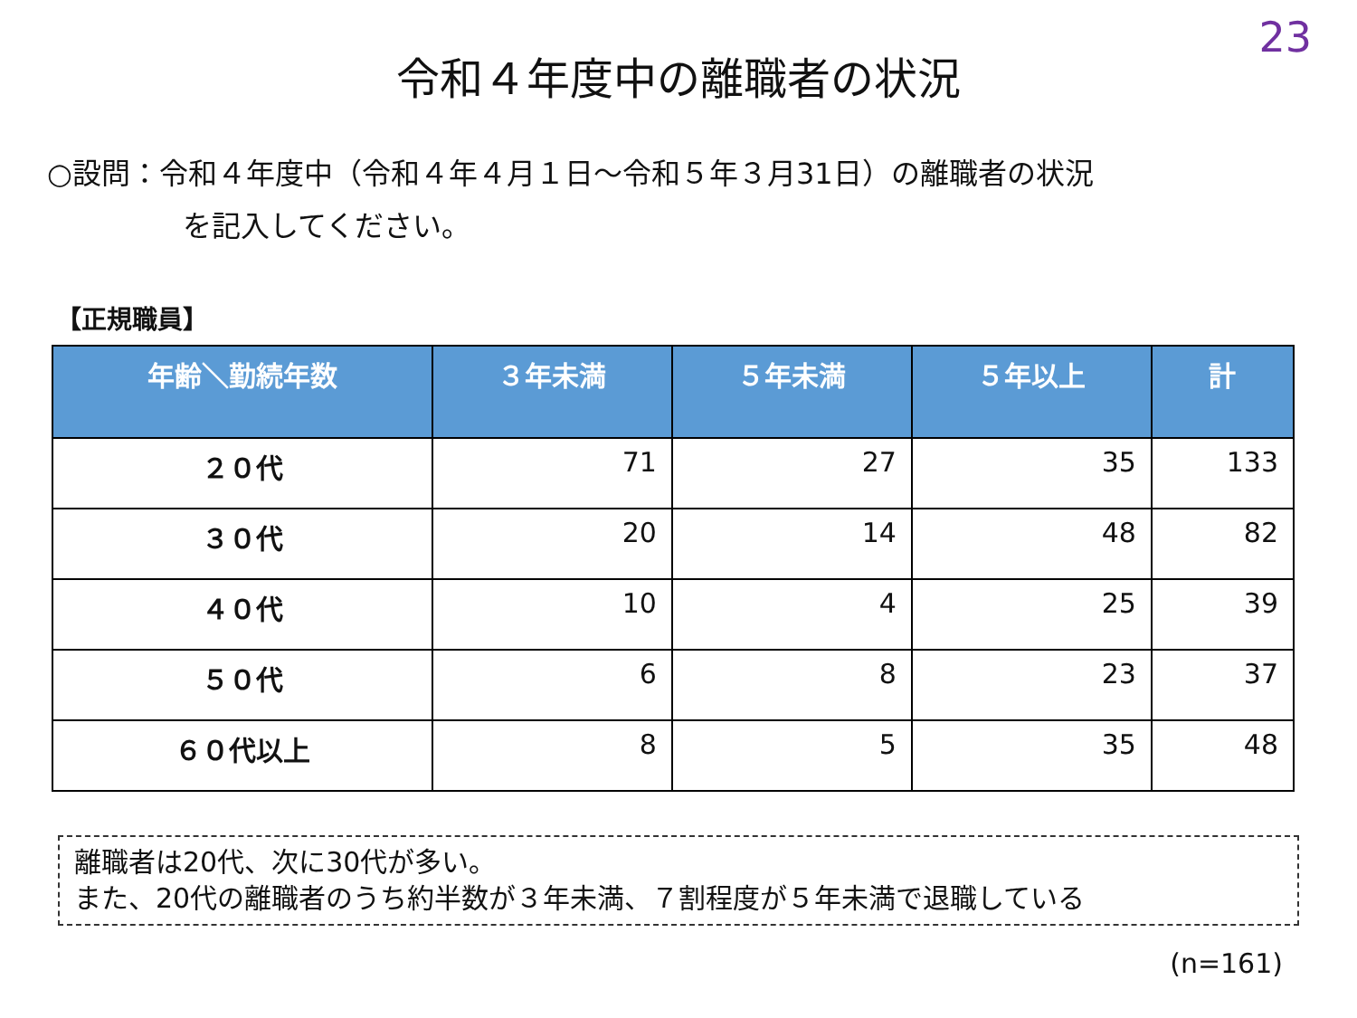23
令和４年度中の離職者の状況
○設問：令和４年度中（令和４年４月１日～令和５年３月31日）の離職者の状況
を記入してください。
【正規職員】
| 年齢＼勤続年数 | ３年未満 | ５年未満 | ５年以上 | 計 |
| --- | --- | --- | --- | --- |
| ２０代 | 71 | 27 | 35 | 133 |
| ３０代 | 20 | 14 | 48 | 82 |
| ４０代 | 10 | 4 | 25 | 39 |
| ５０代 | 6 | 8 | 23 | 37 |
| ６０代以上 | 8 | 5 | 35 | 48 |
離職者は20代、次に30代が多い。
また、20代の離職者のうち約半数が３年未満、７割程度が５年未満で退職している
(n=161)